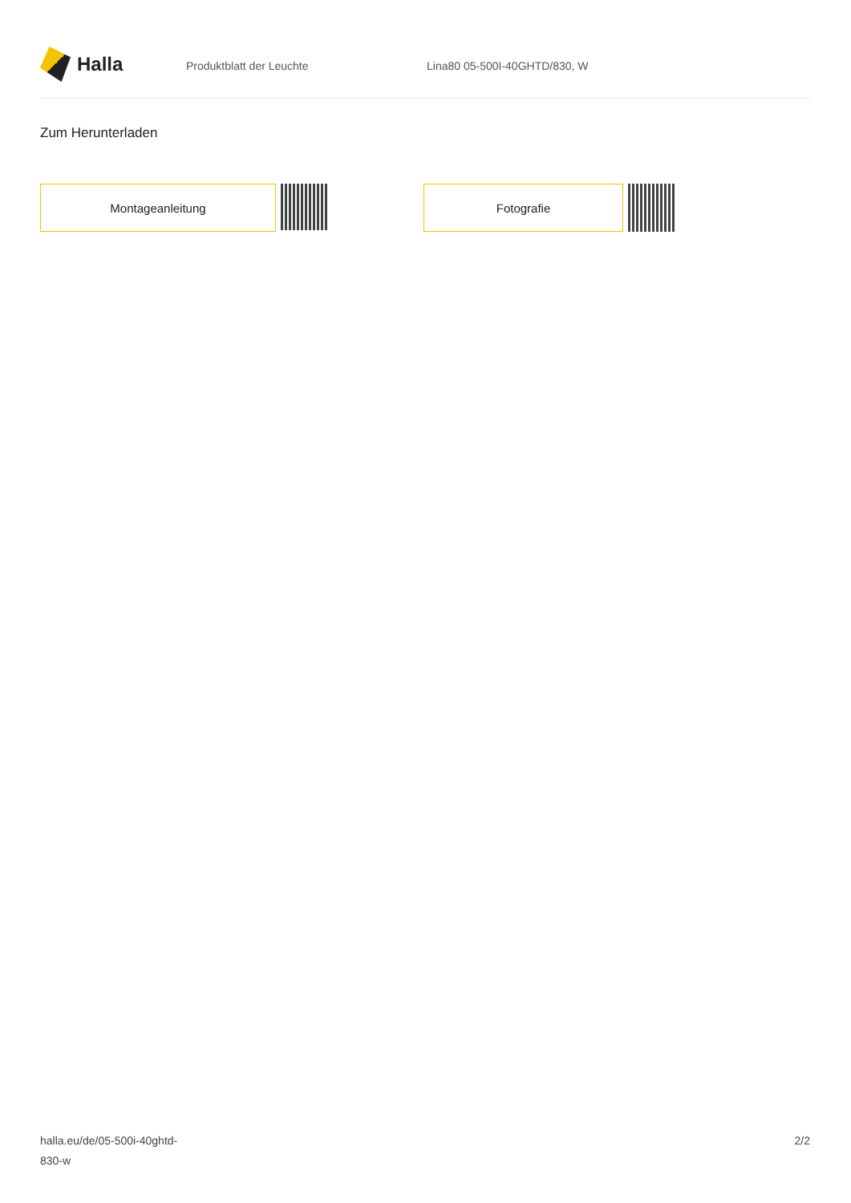Halla
Produktblatt der Leuchte Lina80 05-500I-40GHTD/830, W
Zum Herunterladen
Montageanleitung Fotografie
halla.eu/de/05-500i-40ghtd-
830-w
2/2